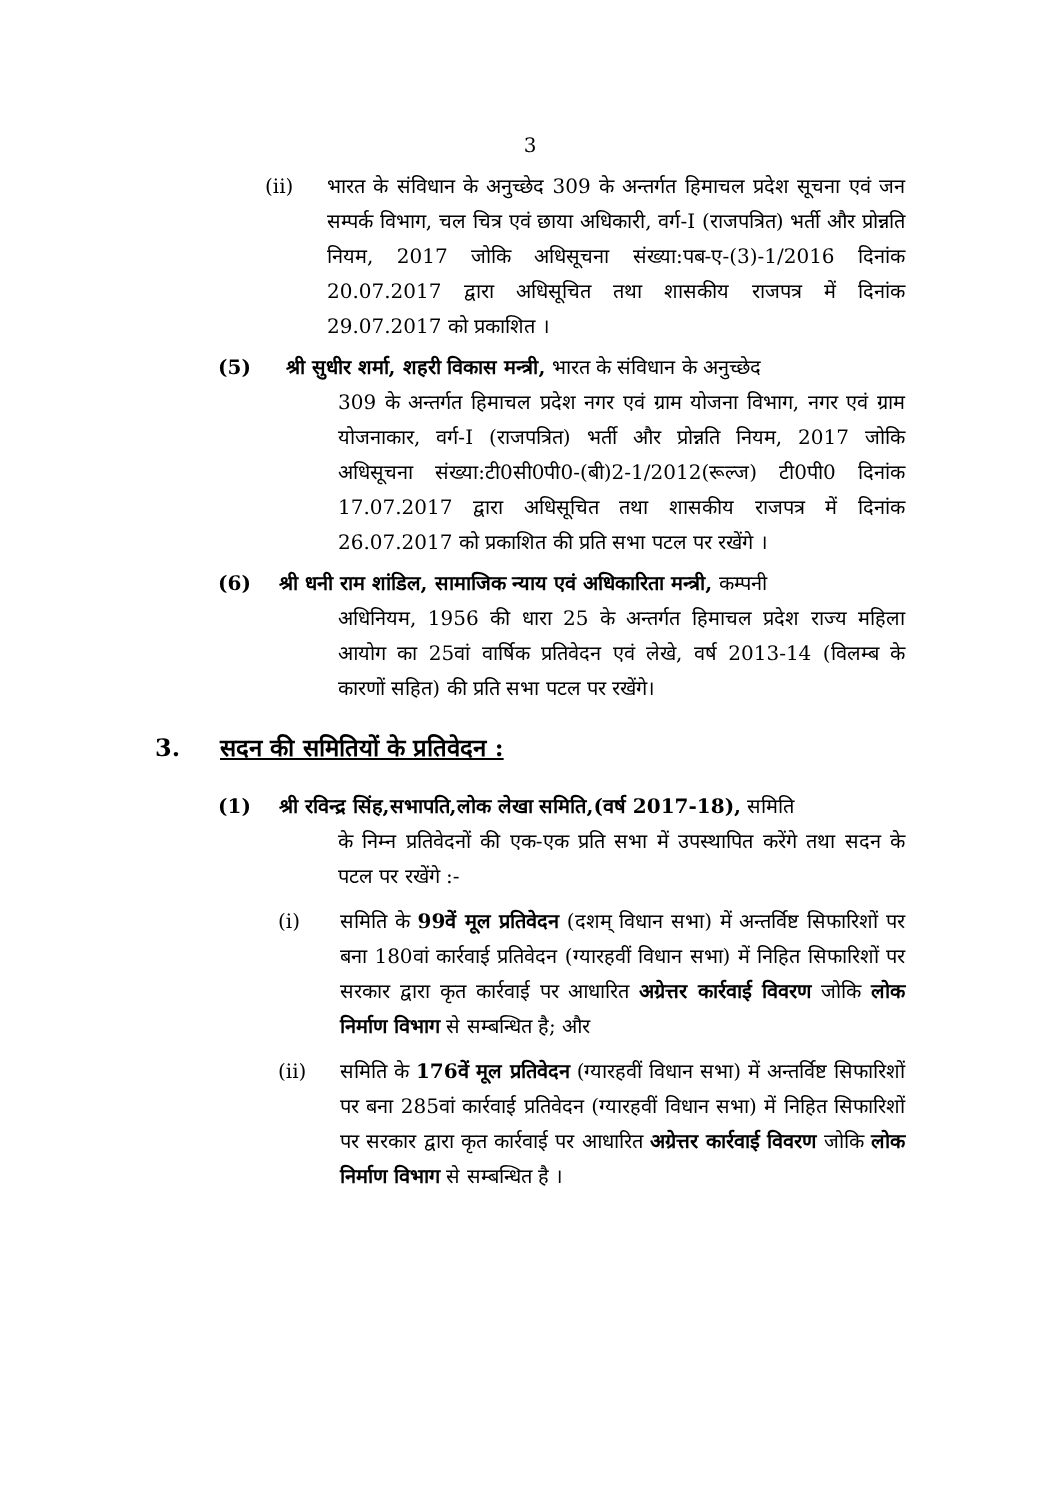3
(ii) भारत के संविधान के अनुच्छेद 309 के अन्तर्गत हिमाचल प्रदेश सूचना एवं जन सम्पर्क विभाग, चल चित्र एवं छाया अधिकारी, वर्ग-I (राजपत्रित) भर्ती और प्रोन्नति नियम, 2017 जोकि अधिसूचना संख्या:पब-ए-(3)-1/2016 दिनांक 20.07.2017 द्वारा अधिसूचित तथा शासकीय राजपत्र में दिनांक 29.07.2017 को प्रकाशित ।
(5) श्री सुधीर शर्मा, शहरी विकास मन्त्री, भारत के संविधान के अनुच्छेद
309 के अन्तर्गत हिमाचल प्रदेश नगर एवं ग्राम योजना विभाग, नगर एवं ग्राम योजनाकार, वर्ग-I (राजपत्रित) भर्ती और प्रोन्नति नियम, 2017 जोकि अधिसूचना संख्या:टी0सी0पी0-(बी)2-1/2012(रूल्ज) टी0पी0 दिनांक 17.07.2017 द्वारा अधिसूचित तथा शासकीय राजपत्र में दिनांक 26.07.2017 को प्रकाशित की प्रति सभा पटल पर रखेंगे ।
(6) श्री धनी राम शांडिल, सामाजिक न्याय एवं अधिकारिता मन्त्री, कम्पनी
अधिनियम, 1956 की धारा 25 के अन्तर्गत हिमाचल प्रदेश राज्य महिला आयोग का 25वां वार्षिक प्रतिवेदन एवं लेखे, वर्ष 2013-14 (विलम्ब के कारणों सहित) की प्रति सभा पटल पर रखेंगे।
3. सदन की समितियों के प्रतिवेदन :
(1) श्री रविन्द्र सिंह,सभापति,लोक लेखा समिति,(वर्ष 2017-18), समिति
के निम्न प्रतिवेदनों की एक-एक प्रति सभा में उपस्थापित करेंगे तथा सदन के पटल पर रखेंगे :-
(i) समिति के 99वें मूल प्रतिवेदन (दशम् विधान सभा) में अन्तर्विष्ट सिफारिशों पर बना 180वां कार्रवाई प्रतिवेदन (ग्यारहवीं विधान सभा) में निहित सिफारिशों पर सरकार द्वारा कृत कार्रवाई पर आधारित अग्रेत्तर कार्रवाई विवरण जोकि लोक निर्माण विभाग से सम्बन्धित है; और
(ii) समिति के 176वें मूल प्रतिवेदन (ग्यारहवीं विधान सभा) में अन्तर्विष्ट सिफारिशों पर बना 285वां कार्रवाई प्रतिवेदन (ग्यारहवीं विधान सभा) में निहित सिफारिशों पर सरकार द्वारा कृत कार्रवाई पर आधारित अग्रेत्तर कार्रवाई विवरण जोकि लोक निर्माण विभाग से सम्बन्धित है ।